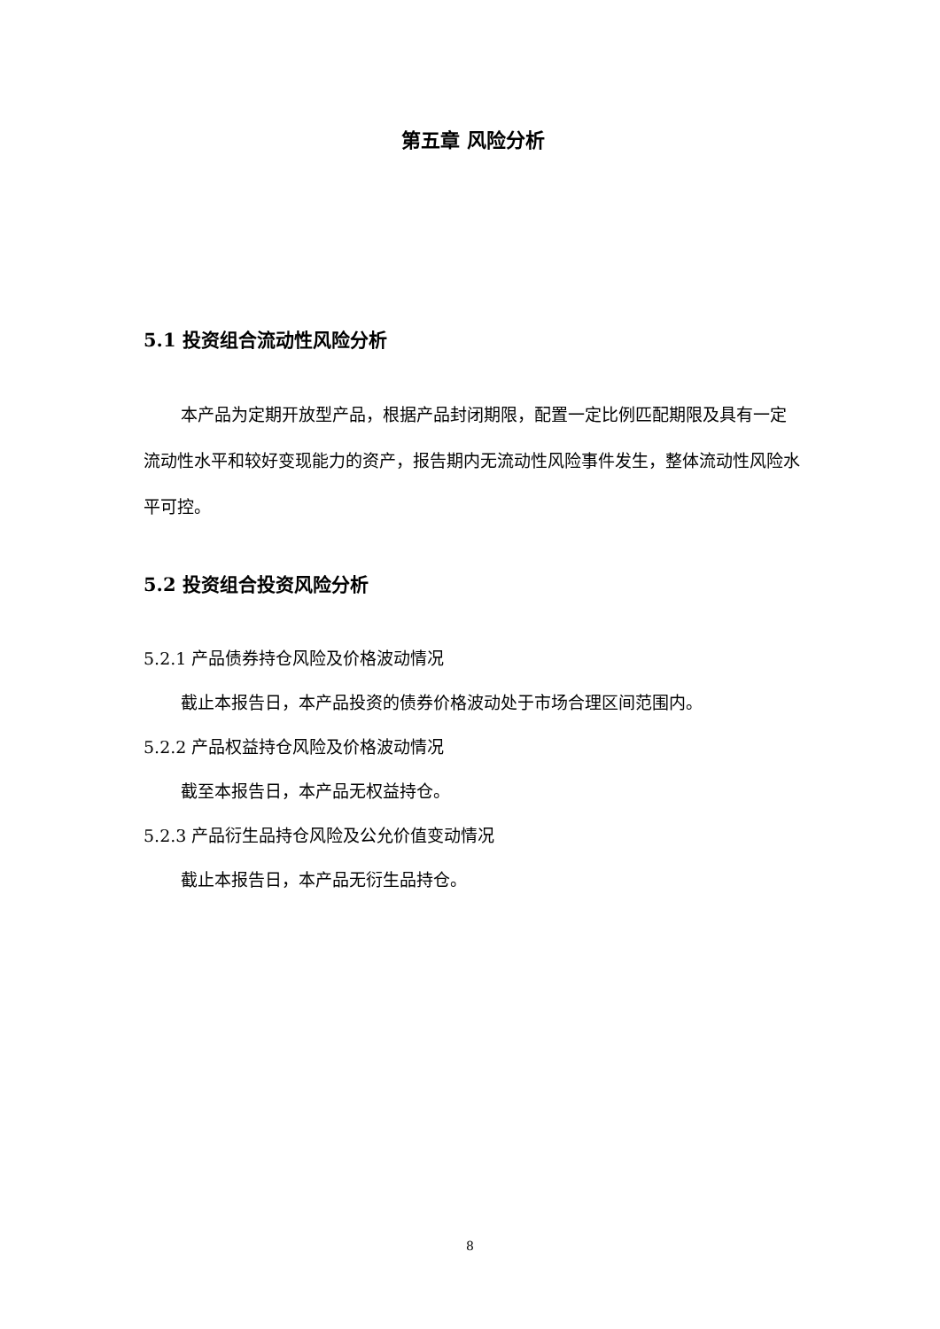第五章 风险分析
5.1 投资组合流动性风险分析
本产品为定期开放型产品，根据产品封闭期限，配置一定比例匹配期限及具有一定流动性水平和较好变现能力的资产，报告期内无流动性风险事件发生，整体流动性风险水平可控。
5.2 投资组合投资风险分析
5.2.1 产品债券持仓风险及价格波动情况
截止本报告日，本产品投资的债券价格波动处于市场合理区间范围内。
5.2.2 产品权益持仓风险及价格波动情况
截至本报告日，本产品无权益持仓。
5.2.3 产品衍生品持仓风险及公允价值变动情况
截止本报告日，本产品无衍生品持仓。
8